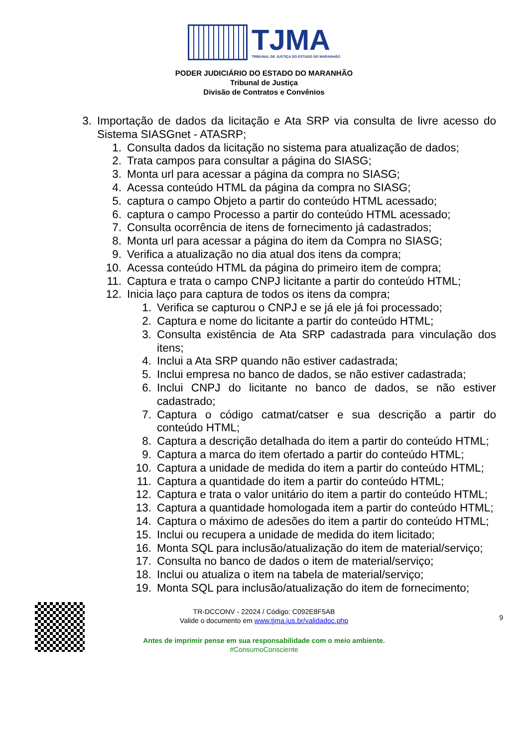TJMA
TRIBUNAL DE JUSTIÇA DO ESTADO DO MARANHÃO
PODER JUDICIÁRIO DO ESTADO DO MARANHÃO
Tribunal de Justiça
Divisão de Contratos e Convênios
3. Importação de dados da licitação e Ata SRP via consulta de livre acesso do Sistema SIASGnet - ATASRP;
1. Consulta dados da licitação no sistema para atualização de dados;
2. Trata campos para consultar a página do SIASG;
3. Monta url para acessar a página da compra no SIASG;
4. Acessa conteúdo HTML da página da compra no SIASG;
5. captura o campo Objeto a partir do conteúdo HTML acessado;
6. captura o campo Processo a partir do conteúdo HTML acessado;
7. Consulta ocorrência de itens de fornecimento já cadastrados;
8. Monta url para acessar a página do item da Compra no SIASG;
9. Verifica a atualização no dia atual dos itens da compra;
10. Acessa conteúdo HTML da página do primeiro item de compra;
11. Captura e trata o campo CNPJ licitante a partir do conteúdo HTML;
12. Inicia laço para captura de todos os itens da compra;
1. Verifica se capturou o CNPJ e se já ele já foi processado;
2. Captura e nome do licitante a partir do conteúdo HTML;
3. Consulta existência de Ata SRP cadastrada para vinculação dos itens;
4. Inclui a Ata SRP quando não estiver cadastrada;
5. Inclui empresa no banco de dados, se não estiver cadastrada;
6. Inclui CNPJ do licitante no banco de dados, se não estiver cadastrado;
7. Captura o código catmat/catser e sua descrição a partir do conteúdo HTML;
8. Captura a descrição detalhada do item a partir do conteúdo HTML;
9. Captura a marca do item ofertado a partir do conteúdo HTML;
10. Captura a unidade de medida do item a partir do conteúdo HTML;
11. Captura a quantidade do item a partir do conteúdo HTML;
12. Captura e trata o valor unitário do item a partir do conteúdo HTML;
13. Captura a quantidade homologada item a partir do conteúdo HTML;
14. Captura o máximo de adesões do item a partir do conteúdo HTML;
15. Inclui ou recupera a unidade de medida do item licitado;
16. Monta SQL para inclusão/atualização do item de material/serviço;
17. Consulta no banco de dados o item de material/serviço;
18. Inclui ou atualiza o item na tabela de material/serviço;
19. Monta SQL para inclusão/atualização do item de fornecimento;
TR-DCCONV - 22024 / Código: C092E8F5AB
9
Valide o documento em www.tjma.jus.br/validadoc.php
Antes de imprimir pense em sua responsabilidade com o meio ambiente.
#ConsumoConsciente